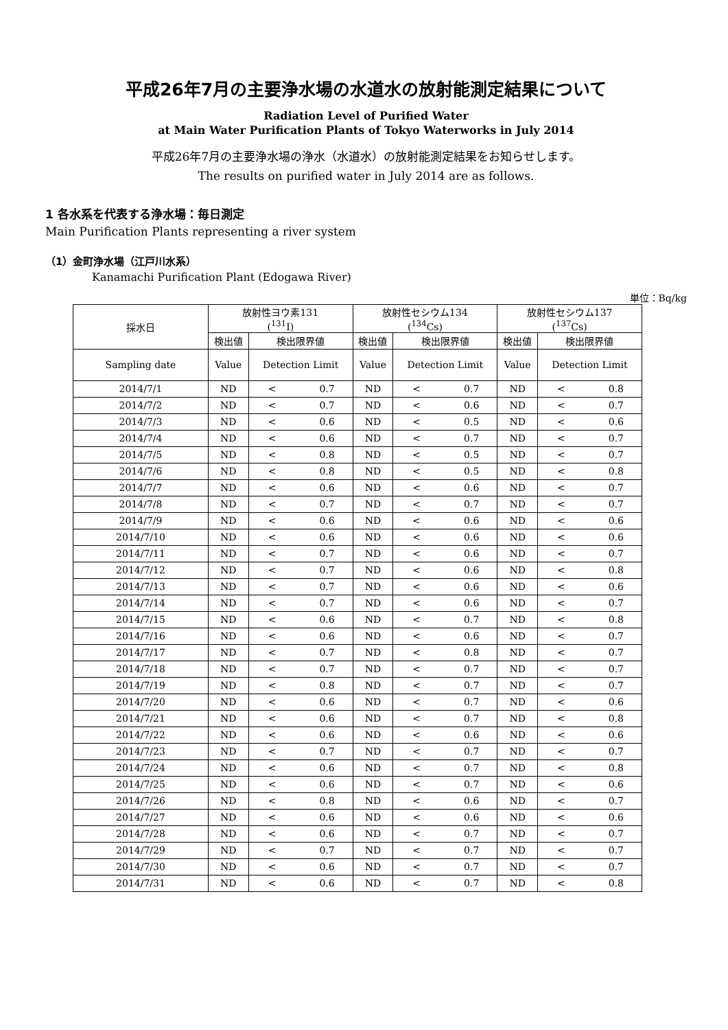平成26年7月の主要浄水場の水道水の放射能測定結果について
Radiation Level of Purified Water
at Main Water Purification Plants of Tokyo Waterworks in July 2014
平成26年7月の主要浄水場の浄水（水道水）の放射能測定結果をお知らせします。
The results on purified water in July 2014 are as follows.
1 各水系を代表する浄水場：毎日測定
Main Purification Plants representing a river system
（1）金町浄水場（江戸川水系）
Kanamachi Purification Plant (Edogawa River)
単位：Bq/kg
| 採水日 | 放射性ヨウ素131 (<sup>131</sup>I) | | 放射性セシウム134 (<sup>134</sup>Cs) | | 放射性セシウム137 (<sup>137</sup>Cs) | |
| --- | --- | --- | --- | --- | --- | --- |
| | 検出値 | 検出限界値 | 検出値 | 検出限界値 | 検出値 | 検出限界値 |
| Sampling date | Value | Detection Limit | Value | Detection Limit | Value | Detection Limit |
| 2014/7/1 | ND | < 0.7 | ND | < 0.7 | ND | < 0.8 |
| 2014/7/2 | ND | < 0.7 | ND | < 0.6 | ND | < 0.7 |
| 2014/7/3 | ND | < 0.6 | ND | < 0.5 | ND | < 0.6 |
| 2014/7/4 | ND | < 0.6 | ND | < 0.7 | ND | < 0.7 |
| 2014/7/5 | ND | < 0.8 | ND | < 0.5 | ND | < 0.7 |
| 2014/7/6 | ND | < 0.8 | ND | < 0.5 | ND | < 0.8 |
| 2014/7/7 | ND | < 0.6 | ND | < 0.6 | ND | < 0.7 |
| 2014/7/8 | ND | < 0.7 | ND | < 0.7 | ND | < 0.7 |
| 2014/7/9 | ND | < 0.6 | ND | < 0.6 | ND | < 0.6 |
| 2014/7/10 | ND | < 0.6 | ND | < 0.6 | ND | < 0.6 |
| 2014/7/11 | ND | < 0.7 | ND | < 0.6 | ND | < 0.7 |
| 2014/7/12 | ND | < 0.7 | ND | < 0.6 | ND | < 0.8 |
| 2014/7/13 | ND | < 0.7 | ND | < 0.6 | ND | < 0.6 |
| 2014/7/14 | ND | < 0.7 | ND | < 0.6 | ND | < 0.7 |
| 2014/7/15 | ND | < 0.6 | ND | < 0.7 | ND | < 0.8 |
| 2014/7/16 | ND | < 0.6 | ND | < 0.6 | ND | < 0.7 |
| 2014/7/17 | ND | < 0.7 | ND | < 0.8 | ND | < 0.7 |
| 2014/7/18 | ND | < 0.7 | ND | < 0.7 | ND | < 0.7 |
| 2014/7/19 | ND | < 0.8 | ND | < 0.7 | ND | < 0.7 |
| 2014/7/20 | ND | < 0.6 | ND | < 0.7 | ND | < 0.6 |
| 2014/7/21 | ND | < 0.6 | ND | < 0.7 | ND | < 0.8 |
| 2014/7/22 | ND | < 0.6 | ND | < 0.6 | ND | < 0.6 |
| 2014/7/23 | ND | < 0.7 | ND | < 0.7 | ND | < 0.7 |
| 2014/7/24 | ND | < 0.6 | ND | < 0.7 | ND | < 0.8 |
| 2014/7/25 | ND | < 0.6 | ND | < 0.7 | ND | < 0.6 |
| 2014/7/26 | ND | < 0.8 | ND | < 0.6 | ND | < 0.7 |
| 2014/7/27 | ND | < 0.6 | ND | < 0.6 | ND | < 0.6 |
| 2014/7/28 | ND | < 0.6 | ND | < 0.7 | ND | < 0.7 |
| 2014/7/29 | ND | < 0.7 | ND | < 0.7 | ND | < 0.7 |
| 2014/7/30 | ND | < 0.6 | ND | < 0.7 | ND | < 0.7 |
| 2014/7/31 | ND | < 0.6 | ND | < 0.7 | ND | < 0.8 |